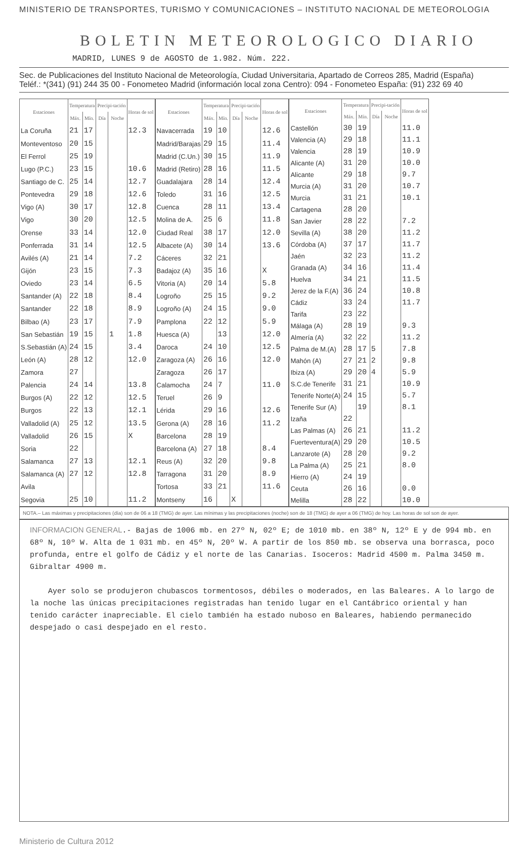MINISTERIO DE TRANSPORTES, TURISMO Y COMUNICACIONES – INSTITUTO NACIONAL DE METEOROLOGIA
BOLETIN METEOROLOGICO DIARIO
MADRID, LUNES 9 de AGOSTO de 1.982. Núm. 222.
Sec. de Publicaciones del Instituto Nacional de Meteorología, Ciudad Universitaria, Apartado de Correos 285, Madrid (España)
Teléf.: *(341) (91) 244 35 00 - Fonometeo Madrid (información local zona Centro): 094 - Fonometeo España: (91) 232 69 40
| Estaciones | Temperatura | | Precipi-tación | | Horas de sol |
| --- | --- | --- | --- | --- | --- |
| | Máx. | Mín. | Día | Noche | |
| La Coruña | 21 | 17 | | | 12.3 |
| Monteventoso | 20 | 15 | | | |
| El Ferrol | 25 | 19 | | | |
| Lugo (P.C.) | 23 | 15 | | | 10.6 |
| Santiago de C. | 25 | 14 | | | 12.7 |
| Pontevedra | 29 | 18 | | | 12.6 |
| Vigo (A) | 30 | 17 | | | 12.8 |
| Vigo | 30 | 20 | | | 12.5 |
| Orense | 33 | 14 | | | 12.0 |
| Ponferrada | 31 | 14 | | | 12.5 |
| Avilés (A) | 21 | 14 | | | 7.2 |
| Gijón | 23 | 15 | | | 7.3 |
| Oviedo | 23 | 14 | | | 6.5 |
| Santander (A) | 22 | 18 | | | 8.4 |
| Santander | 22 | 18 | | | 8.9 |
| Bilbao (A) | 23 | 17 | | | 7.9 |
| San Sebastián | 19 | 15 | | 1 | 1.8 |
| S.Sebastián (A) | 24 | 15 | | | 3.4 |
| León (A) | 28 | 12 | | | 12.0 |
| Zamora | 27 | | | | |
| Palencia | 24 | 14 | | | 13.8 |
| Burgos (A) | 22 | 12 | | | 12.5 |
| Burgos | 22 | 13 | | | 12.1 |
| Valladolid (A) | 25 | 12 | | | 13.5 |
| Valladolid | 26 | 15 | | | X |
| Soria | 22 | | | | |
| Salamanca | 27 | 13 | | | 12.1 |
| Salamanca (A) | 27 | 12 | | | 12.8 |
| Avila | | | | | |
| Segovia | 25 | 10 | | | 11.2 |
| Estaciones | Temperatura | | Precipi-tación | | Horas de sol |
| --- | --- | --- | --- | --- | --- |
| | Máx. | Mín. | Día | Noche | |
| Navacerrada | 19 | 10 | | | 12.6 |
| Madrid/Barajas | 29 | 15 | | | 11.4 |
| Madrid (C.Un.) | 30 | 15 | | | 11.9 |
| Madrid (Retiro) | 28 | 16 | | | 11.5 |
| Guadalajara | 28 | 14 | | | 12.4 |
| Toledo | 31 | 16 | | | 12.5 |
| Cuenca | 28 | 11 | | | 13.4 |
| Molina de A. | 25 | 6 | | | 11.8 |
| Ciudad Real | 38 | 17 | | | 12.0 |
| Albacete (A) | 30 | 14 | | | 13.6 |
| Cáceres | 32 | 21 | | | |
| Badajoz (A) | 35 | 16 | | | X |
| Vitoria (A) | 20 | 14 | | | 5.8 |
| Logroño | 25 | 15 | | | 9.2 |
| Logroño (A) | 24 | 15 | | | 9.0 |
| Pamplona | 22 | 12 | | | 5.9 |
| Huesca (A) | | 13 | | | 12.0 |
| Daroca | 24 | 10 | | | 12.5 |
| Zaragoza (A) | 26 | 16 | | | 12.0 |
| Zaragoza | 26 | 17 | | | |
| Calamocha | 24 | 7 | | | 11.0 |
| Teruel | 26 | 9 | | | |
| Lérida | 29 | 16 | | | 12.6 |
| Gerona (A) | 28 | 16 | | | 11.2 |
| Barcelona | 28 | 19 | | | |
| Barcelona (A) | 27 | 18 | | | 8.4 |
| Reus (A) | 32 | 20 | | | 9.8 |
| Tarragona | 31 | 20 | | | 8.9 |
| Tortosa | 33 | 21 | | | 11.6 |
| Montseny | 16 | | X | | |
| Estaciones | Temperatura | | Precipi-tación | | Horas de sol |
| --- | --- | --- | --- | --- | --- |
| | Máx. | Mín. | Día | Noche | |
| Castellón | 30 | 19 | | | 11.0 |
| Valencia (A) | 29 | 18 | | | 11.1 |
| Valencia | 28 | 19 | | | 10.9 |
| Alicante (A) | 31 | 20 | | | 10.0 |
| Alicante | 29 | 18 | | | 9.7 |
| Murcia (A) | 31 | 20 | | | 10.7 |
| Murcia | 31 | 21 | | | 10.1 |
| Cartagena | 28 | 20 | | | |
| San Javier | 28 | 22 | | | 7.2 |
| Sevilla (A) | 38 | 20 | | | 11.2 |
| Córdoba (A) | 37 | 17 | | | 11.7 |
| Jaén | 32 | 23 | | | 11.2 |
| Granada (A) | 34 | 16 | | | 11.4 |
| Huelva | 34 | 21 | | | 11.5 |
| Jerez de la F.(A) | 36 | 24 | | | 10.8 |
| Cádiz | 33 | 24 | | | 11.7 |
| Tarifa | 23 | 22 | | | |
| Málaga (A) | 28 | 19 | | | 9.3 |
| Almería (A) | 32 | 22 | | | 11.2 |
| Palma de M.(A) | 28 | 17 | 5 | | 7.8 |
| Mahón (A) | 27 | 21 | 2 | | 9.8 |
| Ibiza (A) | 29 | 20 | 4 | | 5.9 |
| S.C.de Tenerife | 31 | 21 | | | 10.9 |
| Tenerife Norte(A) | 24 | 15 | | | 5.7 |
| Tenerife Sur (A) | | 19 | | | 8.1 |
| Izaña | 22 | | | | |
| Las Palmas (A) | 26 | 21 | | | 11.2 |
| Fuerteventura(A) | 29 | 20 | | | 10.5 |
| Lanzarote (A) | 28 | 20 | | | 9.2 |
| La Palma (A) | 25 | 21 | | | 8.0 |
| Hierro (A) | 24 | 19 | | | |
| Ceuta | 26 | 16 | | | 0.0 |
| Melilla | 28 | 22 | | | 10.0 |
NOTA.– Las máximas y precipitaciones (día) son de 06 a 18 (TMG) de ayer. Las mínimas y las precipitaciones (noche) son de 18 (TMG) de ayer a 06 (TMG) de hoy. Las horas de sol son de ayer.
INFORMACION GENERAL.- Bajas de 1006 mb. en 27º N, 02º E; de 1010 mb. en 38º N, 12º E y de 994 mb. en 68º N, 10º W. Alta de 1 031 mb. en 45º N, 20º W. A partir de los 850 mb. se observa una borrasca, poco profunda, entre el golfo de Cádiz y el norte de las Canarias. Isoceros: Madrid 4500 m. Palma 3450 m. Gibraltar 4900 m.
Ayer solo se produjeron chubascos tormentosos, débiles o moderados, en las Baleares. A lo largo de la noche las únicas precipitaciones registradas han tenido lugar en el Cantábrico oriental y han tenido carácter inapreciable. El cielo también ha estado nuboso en Baleares, habiendo permanecido despejado o casi despejado en el resto.
Ministerio de Cultura 2012